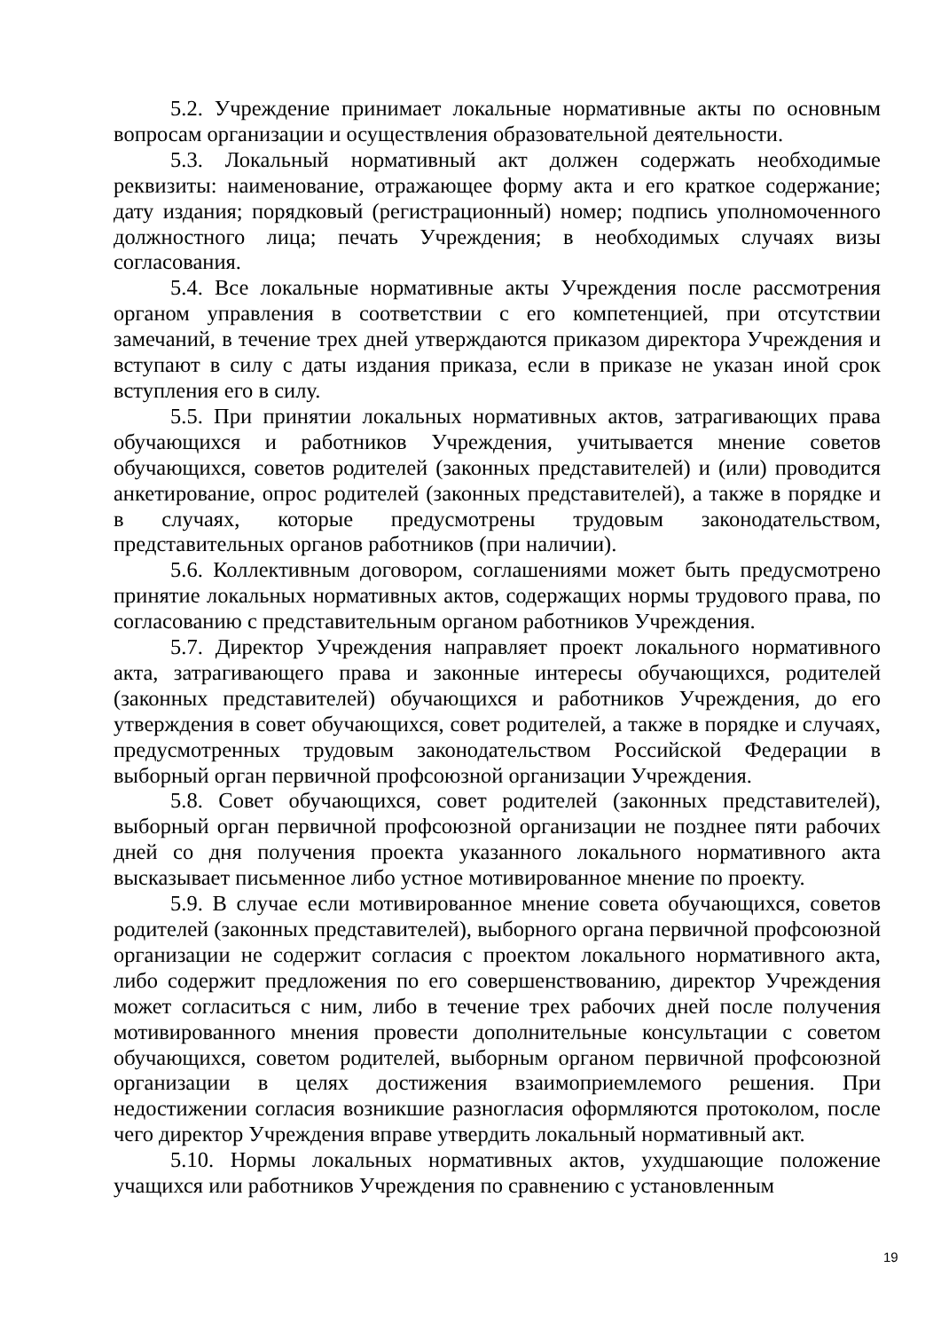5.2. Учреждение принимает локальные нормативные акты по основным вопросам организации и осуществления образовательной деятельности.
5.3. Локальный нормативный акт должен содержать необходимые реквизиты: наименование, отражающее форму акта и его краткое содержание; дату издания; порядковый (регистрационный) номер; подпись уполномоченного должностного лица; печать Учреждения; в необходимых случаях визы согласования.
5.4. Все локальные нормативные акты Учреждения после рассмотрения органом управления в соответствии с его компетенцией, при отсутствии замечаний, в течение трех дней утверждаются приказом директора Учреждения и вступают в силу с даты издания приказа, если в приказе не указан иной срок вступления его в силу.
5.5. При принятии локальных нормативных актов, затрагивающих права обучающихся и работников Учреждения, учитывается мнение советов обучающихся, советов родителей (законных представителей) и (или) проводится анкетирование, опрос родителей (законных представителей), а также в порядке и в случаях, которые предусмотрены трудовым законодательством, представительных органов работников (при наличии).
5.6. Коллективным договором, соглашениями может быть предусмотрено принятие локальных нормативных актов, содержащих нормы трудового права, по согласованию с представительным органом работников Учреждения.
5.7. Директор Учреждения направляет проект локального нормативного акта, затрагивающего права и законные интересы обучающихся, родителей (законных представителей) обучающихся и работников Учреждения, до его утверждения в совет обучающихся, совет родителей, а также в порядке и случаях, предусмотренных трудовым законодательством Российской Федерации в выборный орган первичной профсоюзной организации Учреждения.
5.8. Совет обучающихся, совет родителей (законных представителей), выборный орган первичной профсоюзной организации не позднее пяти рабочих дней со дня получения проекта указанного локального нормативного акта высказывает письменное либо устное мотивированное мнение по проекту.
5.9. В случае если мотивированное мнение совета обучающихся, советов родителей (законных представителей), выборного органа первичной профсоюзной организации не содержит согласия с проектом локального нормативного акта, либо содержит предложения по его совершенствованию, директор Учреждения может согласиться с ним, либо в течение трех рабочих дней после получения мотивированного мнения провести дополнительные консультации с советом обучающихся, советом родителей, выборным органом первичной профсоюзной организации в целях достижения взаимоприемлемого решения. При недостижении согласия возникшие разногласия оформляются протоколом, после чего директор Учреждения вправе утвердить локальный нормативный акт.
5.10. Нормы локальных нормативных актов, ухудшающие положение учащихся или работников Учреждения по сравнению с установленным
19